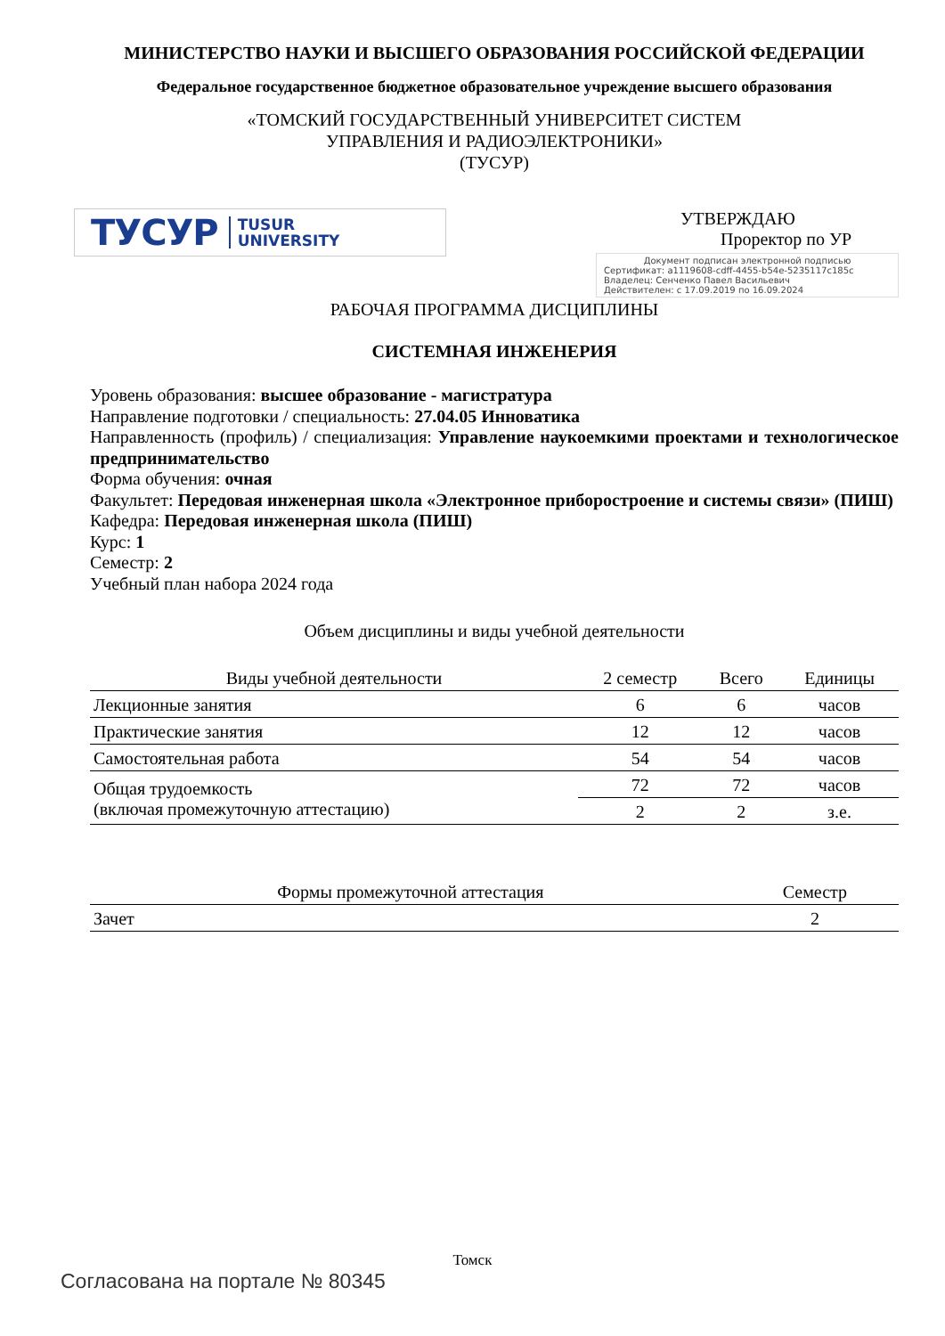МИНИСТЕРСТВО НАУКИ И ВЫСШЕГО ОБРАЗОВАНИЯ РОССИЙСКОЙ ФЕДЕРАЦИИ
Федеральное государственное бюджетное образовательное учреждение высшего образования
«ТОМСКИЙ ГОСУДАРСТВЕННЫЙ УНИВЕРСИТЕТ СИСТЕМ
УПРАВЛЕНИЯ И РАДИОЭЛЕКТРОНИКИ»
(ТУСУР)
ТУСУР TUSUR
UNIVERSITY
УТВЕРЖДАЮ
Проректор по УР
Документ подписан электронной подписью
Сертификат: a1119608-cdff-4455-b54e-5235117c185c
Владелец: Сенченко Павел Васильевич
Действителен: с 17.09.2019 по 16.09.2024
РАБОЧАЯ ПРОГРАММА ДИСЦИПЛИНЫ
СИСТЕМНАЯ ИНЖЕНЕРИЯ
Уровень образования: высшее образование - магистратура
Направление подготовки / специальность: 27.04.05 Инноватика
Направленность (профиль) / специализация: Управление наукоемкими проектами и технологическое предпринимательство
Форма обучения: очная
Факультет: Передовая инженерная школа «Электронное приборостроение и системы связи» (ПИШ)
Кафедра: Передовая инженерная школа (ПИШ)
Курс: 1
Семестр: 2
Учебный план набора 2024 года
Объем дисциплины и виды учебной деятельности
| Виды учебной деятельности | 2 семестр | Всего | Единицы |
| --- | --- | --- | --- |
| Лекционные занятия | 6 | 6 | часов |
| Практические занятия | 12 | 12 | часов |
| Самостоятельная работа | 54 | 54 | часов |
| Общая трудоемкость (включая промежуточную аттестацию) | 72 | 72 | часов |
| | 2 | 2 | з.е. |
| Формы промежуточной аттестация | Семестр |
| --- | --- |
| Зачет | 2 |
Томск
Согласована на портале № 80345